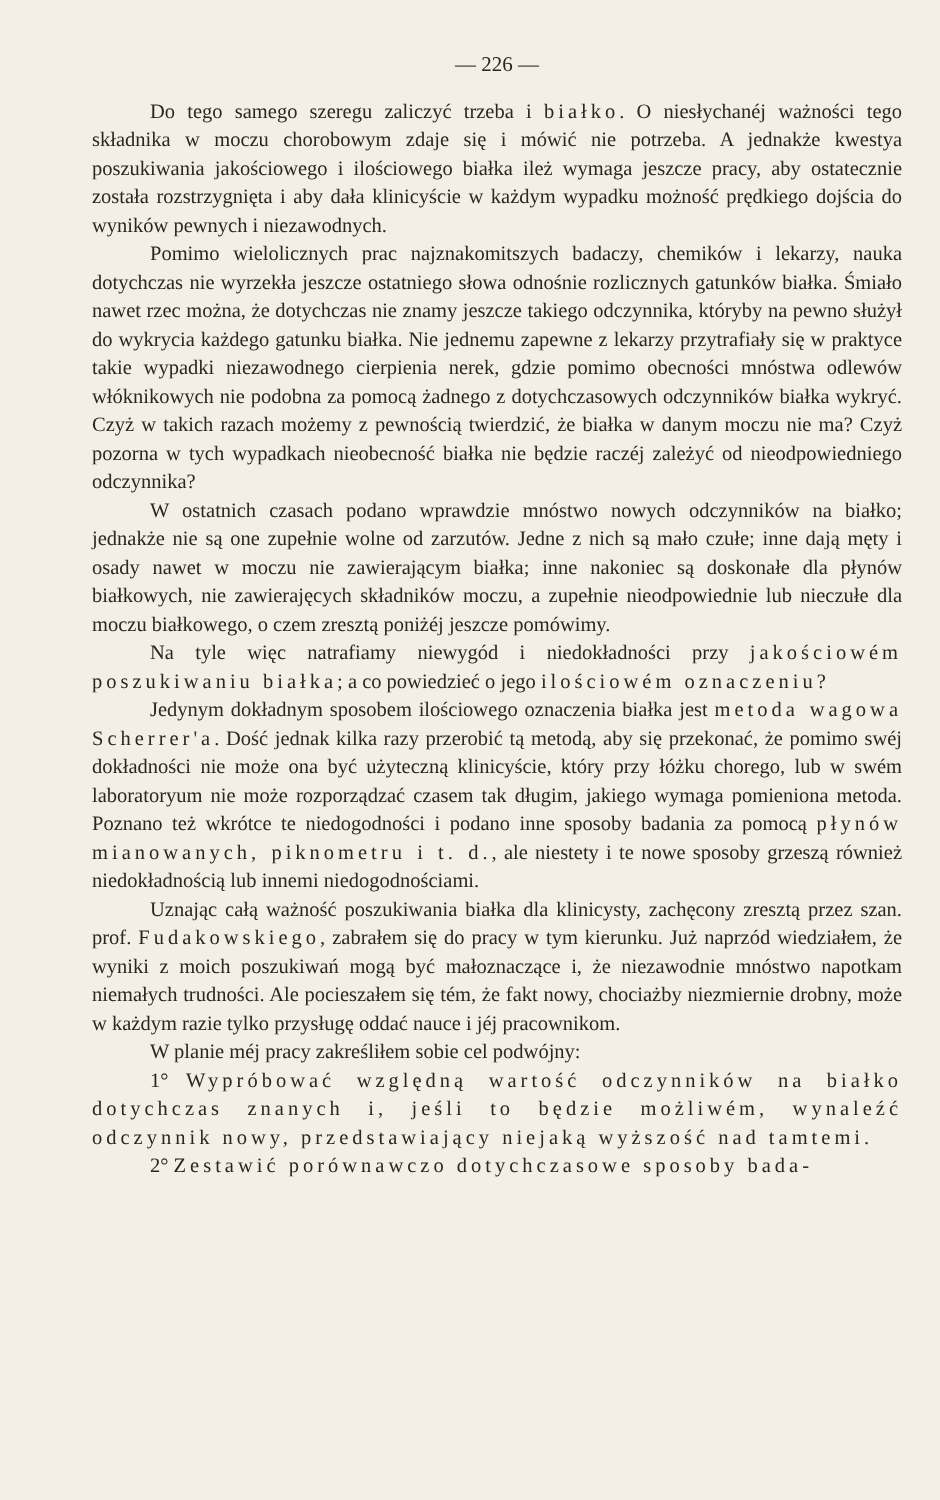— 226 —
Do tego samego szeregu zaliczyć trzeba i białko. O niesłychanéj ważności tego składnika w moczu chorobowym zdaje się i mówić nie potrzeba. A jednakże kwestya poszukiwania jakościowego i ilościowego białka ileż wymaga jeszcze pracy, aby ostatecznie została rozstrzygnięta i aby dała klinicyście w każdym wypadku możność prędkiego dojścia do wyników pewnych i niezawodnych.
Pomimo wielolicznych prac najznakomitszych badaczy, chemików i lekarzy, nauka dotychczas nie wyrzekła jeszcze ostatniego słowa odnośnie rozlicznych gatunków białka. Śmiało nawet rzec można, że dotychczas nie znamy jeszcze takiego odczynnika, któryby na pewno służył do wykrycia każdego gatunku białka. Nie jednemu zapewne z lekarzy przytrafiały się w praktyce takie wypadki niezawodnego cierpienia nerek, gdzie pomimo obecności mnóstwa odlewów włóknikowych nie podobna za pomocą żadnego z dotychczasowych odczynników białka wykryć. Czyż w takich razach możemy z pewnością twierdzić, że białka w danym moczu nie ma? Czyż pozorna w tych wypadkach nieobecność białka nie będzie raczéj zależyć od nieodpowiedniego odczynnika?
W ostatnich czasach podano wprawdzie mnóstwo nowych odczynników na białko; jednakże nie są one zupełnie wolne od zarzutów. Jedne z nich są mało czułe; inne dają męty i osady nawet w moczu nie zawierającym białka; inne nakoniec są doskonałe dla płynów białkowych, nie zawierajęcych składników moczu, a zupełnie nieodpowiednie lub nieczułe dla moczu białkowego, o czem zresztą poniżéj jeszcze pomówimy.
Na tyle więc natrafiamy niewygód i niedokładności przy jakościowém poszukiwaniu białka; a co powiedzieć o jego ilościowém oznaczeniu?
Jedynym dokładnym sposobem ilościowego oznaczenia białka jest metoda wagowa Scherrer'a. Dość jednak kilka razy przerobić tą metodą, aby się przekonać, że pomimo swéj dokładności nie może ona być użyteczną klinicyście, który przy łóżku chorego, lub w swém laboratoryum nie może rozporządzać czasem tak długim, jakiego wymaga pomieniona metoda. Poznano też wkrótce te niedogodności i podano inne sposoby badania za pomocą płynów mianowanych, piknometru i t. d., ale niestety i te nowe sposoby grzeszą również niedokładnością lub innemi niedogodnościami.
Uznając całą ważność poszukiwania białka dla klinicysty, zachęcony zresztą przez szan. prof. Fudakowskiego, zabrałem się do pracy w tym kierunku. Już naprzód wiedziałem, że wyniki z moich poszukiwań mogą być małoznaczące i, że niezawodnie mnóstwo napotkam niemałych trudności. Ale pocieszałem się tém, że fakt nowy, chociażby niezmiernie drobny, może w każdym razie tylko przysługę oddać nauce i jéj pracownikom.
W planie méj pracy zakreśliłem sobie cel podwójny:
1° Wypróbować względną wartość odczynników na białko dotychczas znanych i, jeśli to będzie możliwém, wynaleźć odczynnik nowy, przedstawiający niejaką wyższość nad tamtemi.
2° Zestawić porównawczo dotychczasowe sposoby bada-